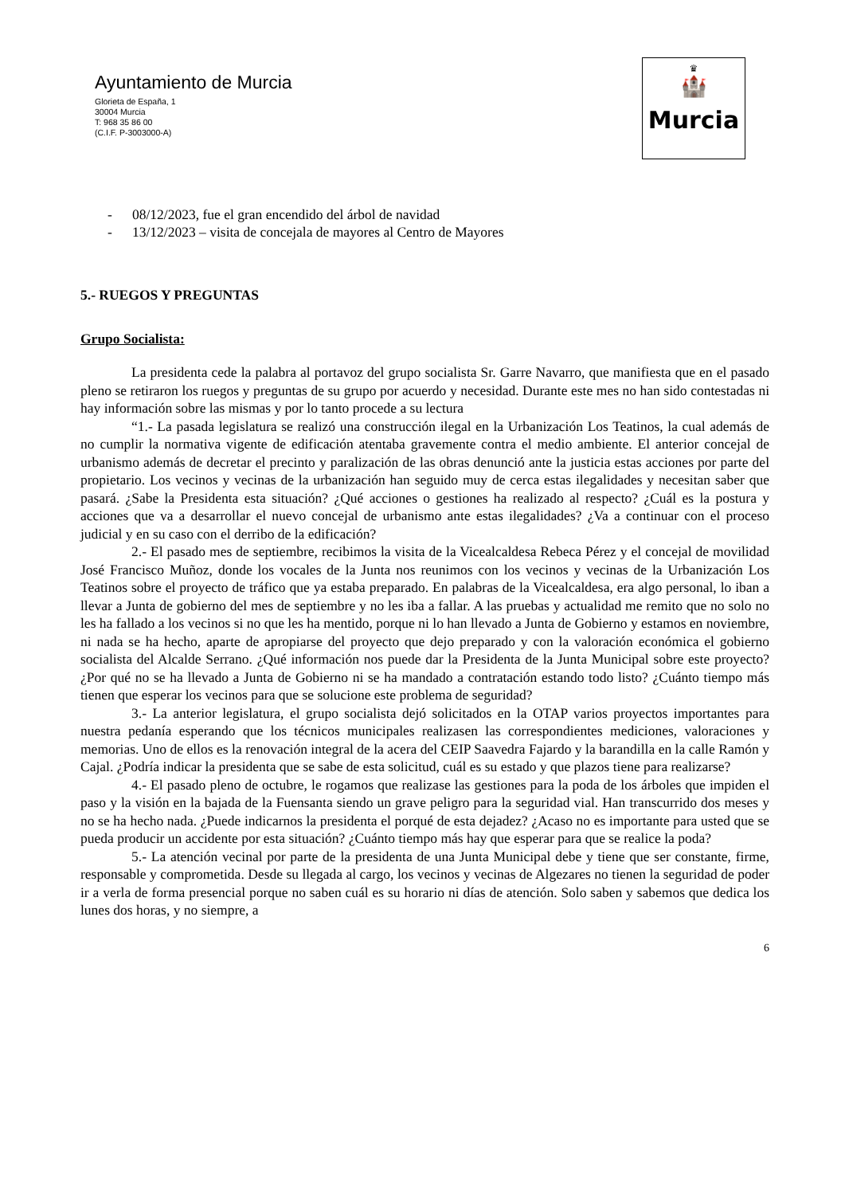Ayuntamiento de Murcia
Glorieta de España, 1
30004 Murcia
T: 968 35 86 00
(C.I.F. P-3003000-A)
♛
🏰
Murcia
- 08/12/2023, fue el gran encendido del árbol de navidad
- 13/12/2023 – visita de concejala de mayores al Centro de Mayores
5.- RUEGOS Y PREGUNTAS
Grupo Socialista:
La presidenta cede la palabra al portavoz del grupo socialista Sr. Garre Navarro, que manifiesta que en el pasado pleno se retiraron los ruegos y preguntas de su grupo por acuerdo y necesidad. Durante este mes no han sido contestadas ni hay información sobre las mismas y por lo tanto procede a su lectura
“1.- La pasada legislatura se realizó una construcción ilegal en la Urbanización Los Teatinos, la cual además de no cumplir la normativa vigente de edificación atentaba gravemente contra el medio ambiente. El anterior concejal de urbanismo además de decretar el precinto y paralización de las obras denunció ante la justicia estas acciones por parte del propietario. Los vecinos y vecinas de la urbanización han seguido muy de cerca estas ilegalidades y necesitan saber que pasará. ¿Sabe la Presidenta esta situación? ¿Qué acciones o gestiones ha realizado al respecto? ¿Cuál es la postura y acciones que va a desarrollar el nuevo concejal de urbanismo ante estas ilegalidades? ¿Va a continuar con el proceso judicial y en su caso con el derribo de la edificación?
2.- El pasado mes de septiembre, recibimos la visita de la Vicealcaldesa Rebeca Pérez y el concejal de movilidad José Francisco Muñoz, donde los vocales de la Junta nos reunimos con los vecinos y vecinas de la Urbanización Los Teatinos sobre el proyecto de tráfico que ya estaba preparado. En palabras de la Vicealcaldesa, era algo personal, lo iban a llevar a Junta de gobierno del mes de septiembre y no les iba a fallar. A las pruebas y actualidad me remito que no solo no les ha fallado a los vecinos si no que les ha mentido, porque ni lo han llevado a Junta de Gobierno y estamos en noviembre, ni nada se ha hecho, aparte de apropiarse del proyecto que dejo preparado y con la valoración económica el gobierno socialista del Alcalde Serrano. ¿Qué información nos puede dar la Presidenta de la Junta Municipal sobre este proyecto? ¿Por qué no se ha llevado a Junta de Gobierno ni se ha mandado a contratación estando todo listo? ¿Cuánto tiempo más tienen que esperar los vecinos para que se solucione este problema de seguridad?
3.- La anterior legislatura, el grupo socialista dejó solicitados en la OTAP varios proyectos importantes para nuestra pedanía esperando que los técnicos municipales realizasen las correspondientes mediciones, valoraciones y memorias. Uno de ellos es la renovación integral de la acera del CEIP Saavedra Fajardo y la barandilla en la calle Ramón y Cajal. ¿Podría indicar la presidenta que se sabe de esta solicitud, cuál es su estado y que plazos tiene para realizarse?
4.- El pasado pleno de octubre, le rogamos que realizase las gestiones para la poda de los árboles que impiden el paso y la visión en la bajada de la Fuensanta siendo un grave peligro para la seguridad vial. Han transcurrido dos meses y no se ha hecho nada. ¿Puede indicarnos la presidenta el porqué de esta dejadez? ¿Acaso no es importante para usted que se pueda producir un accidente por esta situación? ¿Cuánto tiempo más hay que esperar para que se realice la poda?
5.- La atención vecinal por parte de la presidenta de una Junta Municipal debe y tiene que ser constante, firme, responsable y comprometida. Desde su llegada al cargo, los vecinos y vecinas de Algezares no tienen la seguridad de poder ir a verla de forma presencial porque no saben cuál es su horario ni días de atención. Solo saben y sabemos que dedica los lunes dos horas, y no siempre, a
6